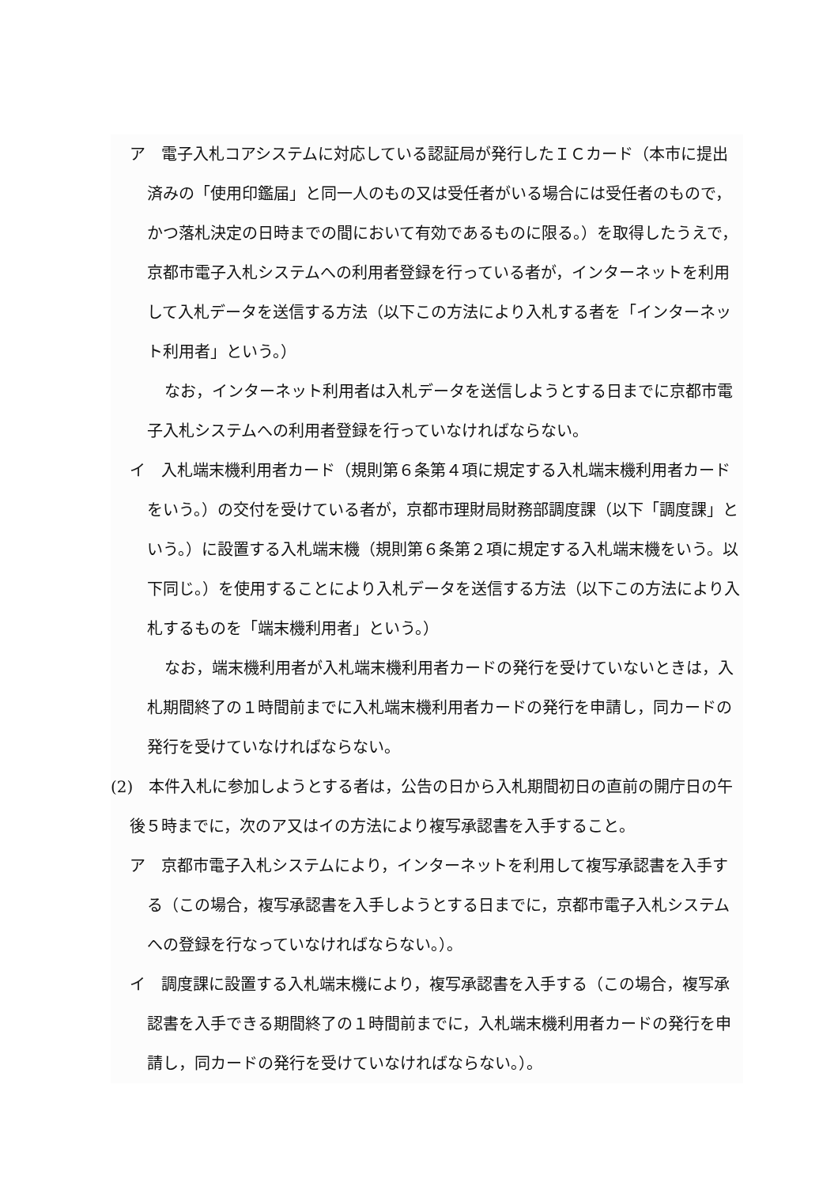ア　電子入札コアシステムに対応している認証局が発行したＩＣカード（本市に提出済みの「使用印鑑届」と同一人のもの又は受任者がいる場合には受任者のもので，かつ落札決定の日時までの間において有効であるものに限る。）を取得したうえで，京都市電子入札システムへの利用者登録を行っている者が，インターネットを利用して入札データを送信する方法（以下この方法により入札する者を「インターネット利用者」という。）
なお，インターネット利用者は入札データを送信しようとする日までに京都市電子入札システムへの利用者登録を行っていなければならない。
イ　入札端末機利用者カード（規則第６条第４項に規定する入札端末機利用者カードをいう。）の交付を受けている者が，京都市理財局財務部調度課（以下「調度課」という。）に設置する入札端末機（規則第６条第２項に規定する入札端末機をいう。以下同じ。）を使用することにより入札データを送信する方法（以下この方法により入札するものを「端末機利用者」という。）
なお，端末機利用者が入札端末機利用者カードの発行を受けていないときは，入札期間終了の１時間前までに入札端末機利用者カードの発行を申請し，同カードの発行を受けていなければならない。
(2)　本件入札に参加しようとする者は，公告の日から入札期間初日の直前の開庁日の午後５時までに，次のア又はイの方法により複写承認書を入手すること。
ア　京都市電子入札システムにより，インターネットを利用して複写承認書を入手する（この場合，複写承認書を入手しようとする日までに，京都市電子入札システムへの登録を行なっていなければならない。）。
イ　調度課に設置する入札端末機により，複写承認書を入手する（この場合，複写承認書を入手できる期間終了の１時間前までに，入札端末機利用者カードの発行を申請し，同カードの発行を受けていなければならない。）。